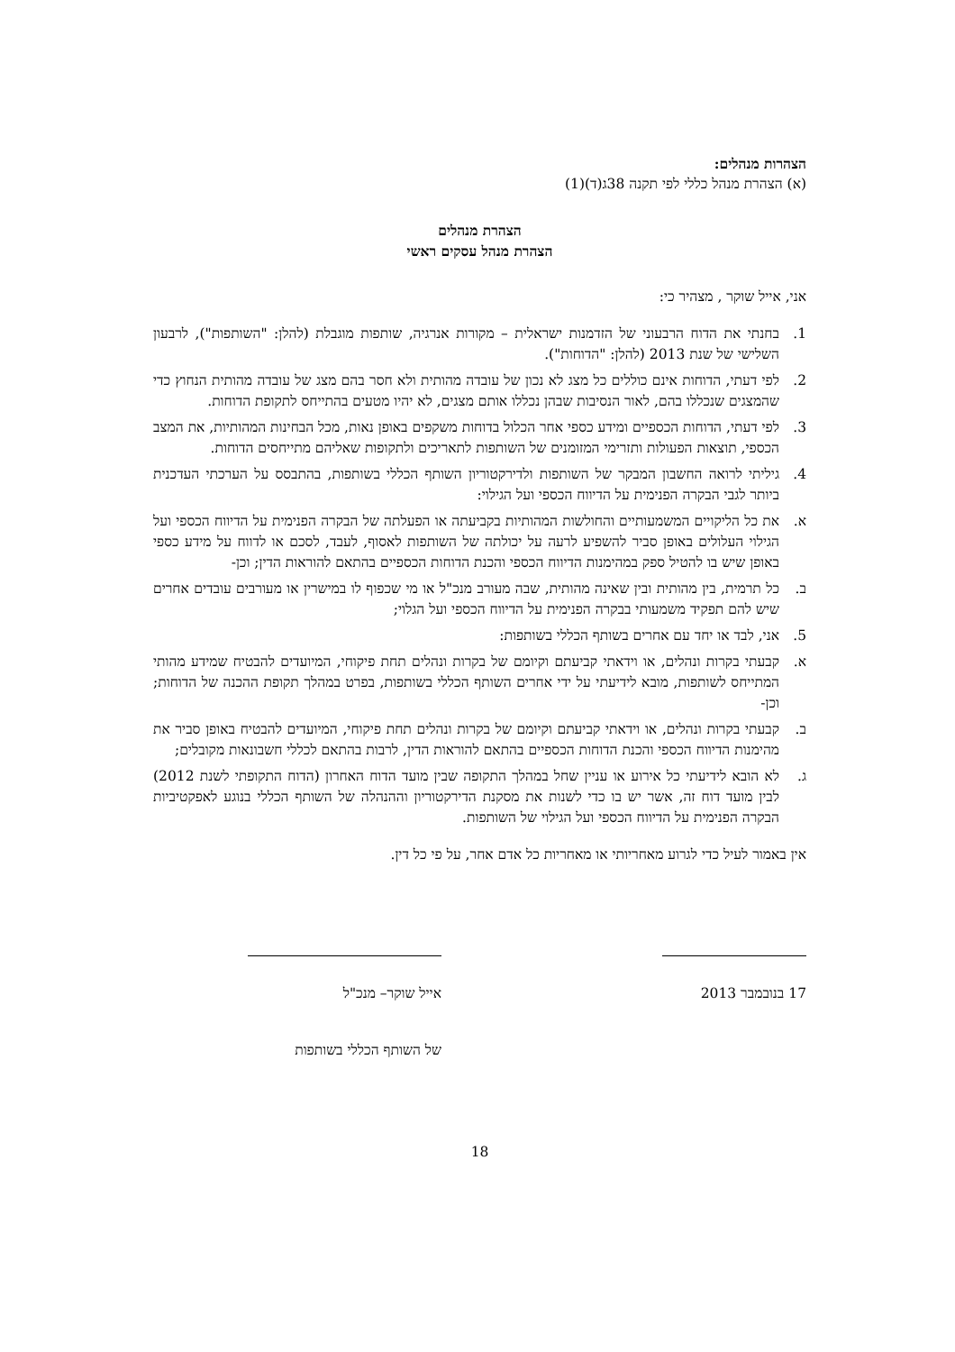הצהרות מנהלים:
(א) הצהרת מנהל כללי לפי תקנה 38ג(ד)(1)
הצהרת מנהלים
הצהרת מנהל עסקים ראשי
אני, אייל שוקר , מצהיר כי:
1. בחנתי את הדוח הרבעוני של הזדמנות ישראלית – מקורות אנרגיה, שותפות מוגבלת (להלן: "השותפות"), לרבעון השלישי של שנת 2013 (להלן: "הדוחות").
2. לפי דעתי, הדוחות אינם כוללים כל מצג לא נכון של עובדה מהותית ולא חסר בהם מצג של עובדה מהותית הנחוץ כדי שהמצגים שנכללו בהם, לאור הנסיבות שבהן נכללו אותם מצגים, לא יהיו מטעים בהתייחס לתקופת הדוחות.
3. לפי דעתי, הדוחות הכספיים ומידע כספי אחר הכלול בדוחות משקפים באופן נאות, מכל הבחינות המהותיות, את המצב הכספי, תוצאות הפעולות ותזרימי המזומנים של השותפות לתאריכים ולתקופות שאליהם מתייחסים הדוחות.
4. גיליתי לרואה החשבון המבקר של השותפות ולדירקטוריון השותף הכללי בשותפות, בהתבסס על הערכתי העדכנית ביותר לגבי הבקרה הפנימית על הדיווח הכספי ועל הגילוי:
א. את כל הליקויים המשמעותיים והחולשות המהותיות בקביעתה או הפעלתה של הבקרה הפנימית על הדיווח הכספי ועל הגילוי העלולים באופן סביר להשפיע לרעה על יכולתה של השותפות לאסוף, לעבד, לסכם או לדווח על מידע כספי באופן שיש בו להטיל ספק במהימנות הדיווח הכספי והכנת הדוחות הכספיים בהתאם להוראות הדין; וכן-
ב. כל תרמית, בין מהותית ובין שאינה מהותית, שבה מעורב מנכ"ל או מי שכפוף לו במישרין או מעורבים עובדים אחרים שיש להם תפקיד משמעותי בבקרה הפנימית על הדיווח הכספי ועל הגלוי;
5. אני, לבד או יחד עם אחרים בשותף הכללי בשותפות:
א. קבעתי בקרות ונהלים, או וידאתי קביעתם וקיומם של בקרות ונהלים תחת פיקוחי, המיועדים להבטיח שמידע מהותי המתייחס לשותפות, מובא לידיעתי על ידי אחרים השותף הכללי בשותפות, בפרט במהלך תקופת ההכנה של הדוחות; וכן-
ב. קבעתי בקרות ונהלים, או וידאתי קביעתם וקיומם של בקרות ונהלים תחת פיקוחי, המיועדים להבטיח באופן סביר את מהימנות הדיווח הכספי והכנת הדוחות הכספיים בהתאם להוראות הדין, לרבות בהתאם לכללי חשבונאות מקובלים;
ג. לא הובא לידיעתי כל אירוע או עניין שחל במהלך התקופה שבין מועד הדוח האחרון (הדוח התקופתי לשנת 2012) לבין מועד דוח זה, אשר יש בו כדי לשנות את מסקנת הדירקטוריון וההנהלה של השותף הכללי בנוגע לאפקטיביות הבקרה הפנימית על הדיווח הכספי ועל הגילוי של השותפות.
אין באמור לעיל כדי לגרוע מאחריותי או מאחריות כל אדם אחר, על פי כל דין.
17 בנובמבר 2013 אייל שוקר– מנכ"ל
של השותף הכללי בשותפות
18